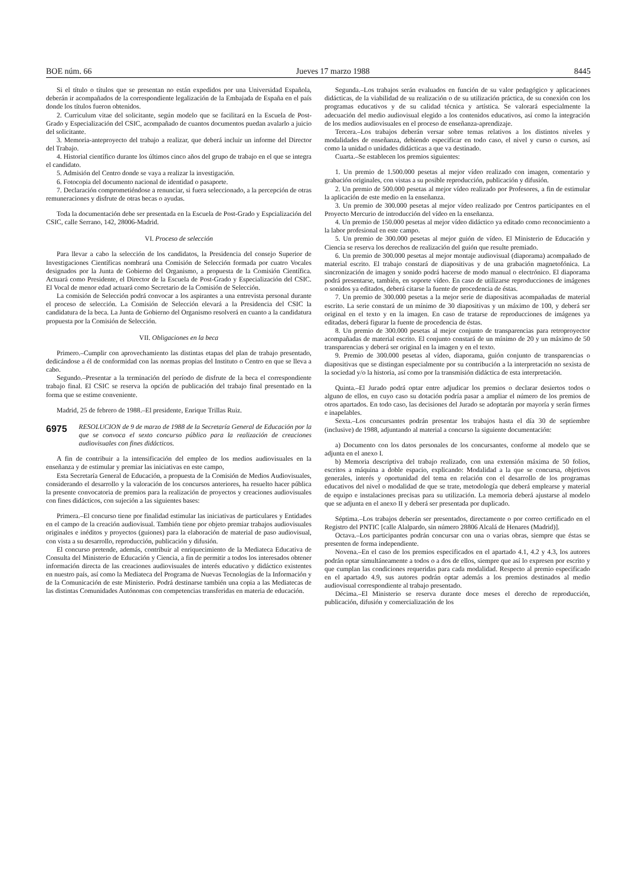BOE núm. 66 Jueves 17 marzo 1988 8445
Si el título o títulos que se presentan no están expedidos por una Universidad Española, deberán ir acompañados de la correspondiente legalización de la Embajada de España en el país donde los títulos fueron obtenidos.
2. Curriculum vitae del solicitante, según modelo que se facilitará en la Escuela de Post-Grado y Especialización del CSIC, acompañado de cuantos documentos puedan avalarlo a juicio del solicitante.
3. Memoria-anteproyecto del trabajo a realizar, que deberá incluir un informe del Director del Trabajo.
4. Historial científico durante los últimos cinco años del grupo de trabajo en el que se integra el candidato.
5. Admisión del Centro donde se vaya a realizar la investigación.
6. Fotocopia del documento nacional de identidad o pasaporte.
7. Declaración comprometiéndose a renunciar, si fuera seleccionado, a la percepción de otras remuneraciones y disfrute de otras becas o ayudas.
Toda la documentación debe ser presentada en la Escuela de Post-Grado y Espcialización del CSIC, calle Serrano, 142, 28006-Madrid.
VI. Proceso de selección
Para llevar a cabo la selección de los candidatos, la Presidencia del consejo Superior de Investigaciones Científicas nombrará una Comisión de Selección formada por cuatro Vocales designados por la Junta de Gobierno del Organismo, a propuesta de la Comisión Científica. Actuará como Presidente, el Director de la Escuela de Post-Grado y Especialización del CSIC. El Vocal de menor edad actuará como Secretario de la Comisión de Selección.
La comisión de Selección podrá convocar a los aspirantes a una entrevista personal durante el proceso de selección. La Comisión de Selección elevará a la Presidencia del CSIC la candidatura de la beca. La Junta de Gobierno del Organismo resolverá en cuanto a la candidatura propuesta por la Comisión de Selección.
VII. Obligaciones en la beca
Primero.–Cumplir con aprovechamiento las distintas etapas del plan de trabajo presentado, dedicándose a él de conformidad con las normas propias del Instituto o Centro en que se lleva a cabo.
Segundo.–Presentar a la terminación del período de disfrute de la beca el correspondiente trabajo final. El CSIC se reserva la opción de publicación del trabajo final presentado en la forma que se estime conveniente.
Madrid, 25 de febrero de 1988.–El presidente, Enrique Trillas Ruiz.
6975 RESOLUCION de 9 de marzo de 1988 de la Secretaría General de Educación por la que se convoca el sexto concurso público para la realización de creaciones audiovisuales con fines didácticos.
A fin de contribuir a la intensificación del empleo de los medios audiovisuales en la enseñanza y de estimular y premiar las iniciativas en este campo,
Esta Secretaría General de Educación, a propuesta de la Comisión de Medios Audiovisuales, considerando el desarrollo y la valoración de los concursos anteriores, ha resuelto hacer pública la presente convocatoria de premios para la realización de proyectos y creaciones audiovisuales con fines didácticos, con sujeción a las siguientes bases:
Primera.–El concurso tiene por finalidad estimular las iniciativas de particulares y Entidades en el campo de la creación audiovisual. También tiene por objeto premiar trabajos audiovisuales originales e inéditos y proyectos (guiones) para la elaboración de material de paso audiovisual, con vista a su desarrollo, reproducción, publicación y difusión.
El concurso pretende, además, contribuir al enriquecimiento de la Mediateca Educativa de Consulta del Ministerio de Educación y Ciencia, a fin de permitir a todos los interesados obtener información directa de las creaciones audiovisuales de interés educativo y didáctico existentes en nuestro país, así como la Mediateca del Programa de Nuevas Tecnologías de la Información y de la Comunicación de este Ministerio. Podrá destinarse también una copia a las Mediatecas de las distintas Comunidades Autónomas con competencias transferidas en materia de educación.
Segunda.–Los trabajos serán evaluados en función de su valor pedagógico y aplicaciones didácticas, de la viabilidad de su realización o de su utilización práctica, de su conexión con los programas educativos y de su calidad técnica y artística. Se valorará especialmente la adecuación del medio audiovisual elegido a los contenidos educativos, así como la integración de los medios audiovisuales en el proceso de enseñanza-aprendizaje.
Tercera.–Los trabajos deberán versar sobre temas relativos a los distintos niveles y modalidades de enseñanza, debiendo especificar en todo caso, el nivel y curso o cursos, así como la unidad o unidades didácticas a que va destinado.
Cuarta.–Se establecen los premios siguientes:
1. Un premio de 1.500.000 pesetas al mejor vídeo realizado con imagen, comentario y grabación originales, con vistas a su posible reproducción, publicación y difusión.
2. Un premio de 500.000 pesetas al mejor vídeo realizado por Profesores, a fin de estimular la aplicación de este medio en la enseñanza.
3. Un premio de 300.000 pesetas al mejor vídeo realizado por Centros participantes en el Proyecto Mercurio de introducción del vídeo en la enseñanza.
4. Un premio de 150.000 pesetas al mejor vídeo didáctico ya editado como reconocimiento a la labor profesional en este campo.
5. Un premio de 300.000 pesetas al mejor guión de vídeo. El Ministerio de Educación y Ciencia se reserva los derechos de realización del guión que resulte premiado.
6. Un premio de 300.000 pesetas al mejor montaje audiovisual (diaporama) acompañado de material escrito. El trabajo constará de diapositivas y de una grabación magnetofónica. La sincronización de imagen y sonido podrá hacerse de modo manual o electrónico. El diaporama podrá presentarse, también, en soporte vídeo. En caso de utilizarse reproducciones de imágenes o sonidos ya editados, deberá citarse la fuente de procedencia de éstas.
7. Un premio de 300.000 pesetas a la mejor serie de diapositivas acompañadas de material escrito. La serie constará de un mínimo de 30 diapositivas y un máximo de 100, y deberá ser original en el texto y en la imagen. En caso de tratarse de reproducciones de imágenes ya editadas, deberá figurar la fuente de procedencia de éstas.
8. Un premio de 300.000 pesetas al mejor conjunto de transparencias para retroproyector acompañadas de material escrito. El conjunto constará de un mínimo de 20 y un máximo de 50 transparencias y deberá ser original en la imagen y en el texto.
9. Premio de 300.000 pesetas al vídeo, diaporama, guión conjunto de transparencias o diapositivas que se distingan especialmente por su contribución a la interpretación no sexista de la sociedad y/o la historia, así como por la transmisión didáctica de esta interpretación.
Quinta.–El Jurado podrá optar entre adjudicar los premios o declarar desiertos todos o alguno de ellos, en cuyo caso su dotación podría pasar a ampliar el número de los premios de otros apartados. En todo caso, las decisiones del Jurado se adoptarán por mayoría y serán firmes e inapelables.
Sexta.–Los concursantes podrán presentar los trabajos hasta el día 30 de septiembre (inclusive) de 1988, adjuntando al material a concurso la siguiente documentación:
a) Documento con los datos personales de los concursantes, conforme al modelo que se adjunta en el anexo I.
b) Memoria descriptiva del trabajo realizado, con una extensión máxima de 50 folios, escritos a máquina a doble espacio, explicando: Modalidad a la que se concursa, objetivos generales, interés y oportunidad del tema en relación con el desarrollo de los programas educativos del nivel o modalidad de que se trate, metodología que deberá emplearse y material de equipo e instalaciones precisas para su utilización. La memoria deberá ajustarse al modelo que se adjunta en el anexo II y deberá ser presentada por duplicado.
Séptima.–Los trabajos deberán ser presentados, directamente o por correo certificado en el Registro del PNTIC [calle Alalpardo, sin número 28806 Alcalá de Henares (Madrid)].
Octava.–Los participantes podrán concursar con una o varias obras, siempre que éstas se presenten de forma independiente.
Novena.–En el caso de los premios especificados en el apartado 4.1, 4.2 y 4.3, los autores podrán optar simultáneamente a todos o a dos de ellos, siempre que así lo expresen por escrito y que cumplan las condiciones requeridas para cada modalidad. Respecto al premio especificado en el apartado 4.9, sus autores podrán optar además a los premios destinados al medio audiovisual correspondiente al trabajo presentado.
Décima.–El Ministerio se reserva durante doce meses el derecho de reproducción, publicación, difusión y comercialización de los